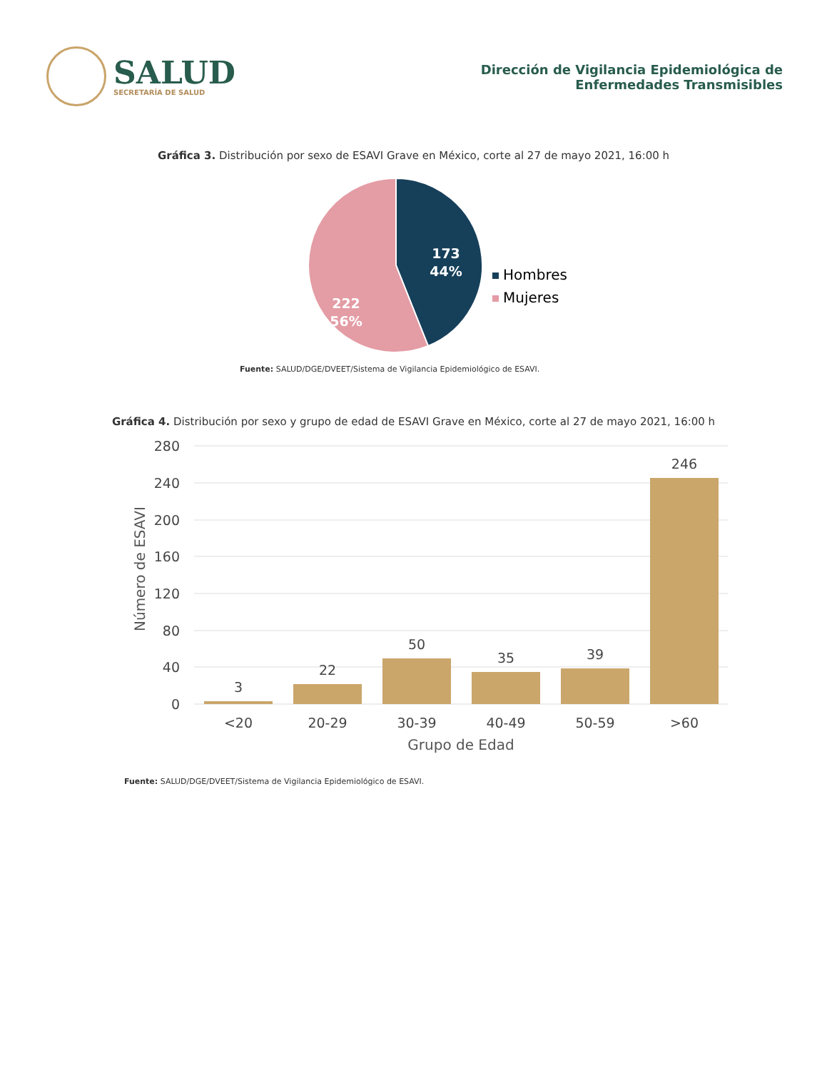SALUD
SECRETARÍA DE SALUD
Dirección de Vigilancia Epidemiológica de
Enfermedades Transmisibles
Gráfica 3. Distribución por sexo de ESAVI Grave en México, corte al 27 de mayo 2021, 16:00 h
173
44%
222
56%
Hombres
Mujeres
Fuente: SALUD/DGE/DVEET/Sistema de Vigilancia Epidemiológico de ESAVI.
Gráfica 4. Distribución por sexo y grupo de edad de ESAVI Grave en México, corte al 27 de mayo 2021, 16:00 h
280
240
200
160
120
80
40
0
Número de ESAVI
3
22
50
35
39
246
<20
20-29
30-39
40-49
50-59
>60
Grupo de Edad
Fuente: SALUD/DGE/DVEET/Sistema de Vigilancia Epidemiológico de ESAVI.